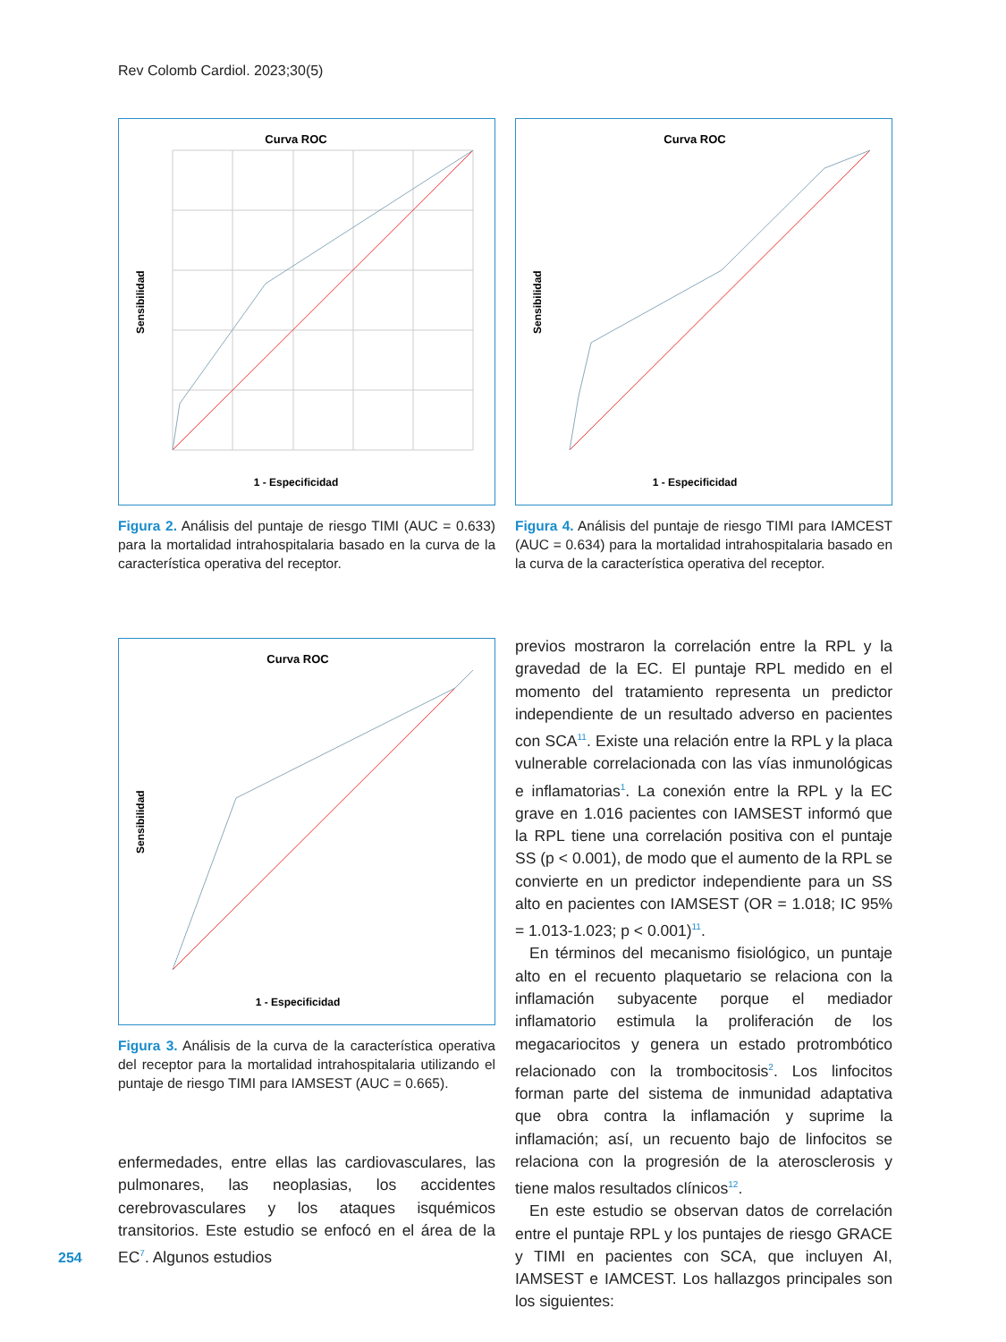Rev Colomb Cardiol. 2023;30(5)
Curva ROC
Sensibilidad
1 - Especificidad
Figura 2. Análisis del puntaje de riesgo TIMI (AUC = 0.633) para la mortalidad intrahospitalaria basado en la curva de la característica operativa del receptor.
Curva ROC
Sensibilidad
1 - Especificidad
Figura 4. Análisis del puntaje de riesgo TIMI para IAMCEST (AUC = 0.634) para la mortalidad intrahospitalaria basado en la curva de la característica operativa del receptor.
Curva ROC
Sensibilidad
1 - Especificidad
Figura 3. Análisis de la curva de la característica operativa del receptor para la mortalidad intrahospitalaria utilizando el puntaje de riesgo TIMI para IAMSEST (AUC = 0.665).
enfermedades, entre ellas las cardiovasculares, las pulmonares, las neoplasias, los accidentes cerebrovasculares y los ataques isquémicos transitorios. Este estudio se enfocó en el área de la EC<sup>7</sup>. Algunos estudios
previos mostraron la correlación entre la RPL y la gravedad de la EC. El puntaje RPL medido en el momento del tratamiento representa un predictor independiente de un resultado adverso en pacientes con SCA<sup>11</sup>. Existe una relación entre la RPL y la placa vulnerable correlacionada con las vías inmunológicas e inflamatorias<sup>1</sup>. La conexión entre la RPL y la EC grave en 1.016 pacientes con IAMSEST informó que la RPL tiene una correlación positiva con el puntaje SS (p < 0.001), de modo que el aumento de la RPL se convierte en un predictor independiente para un SS alto en pacientes con IAMSEST (OR = 1.018; IC 95% = 1.013-1.023; p < 0.001)<sup>11</sup>.
En términos del mecanismo fisiológico, un puntaje alto en el recuento plaquetario se relaciona con la inflamación subyacente porque el mediador inflamatorio estimula la proliferación de los megacariocitos y genera un estado protrombótico relacionado con la trombocitosis<sup>2</sup>. Los linfocitos forman parte del sistema de inmunidad adaptativa que obra contra la inflamación y suprime la inflamación; así, un recuento bajo de linfocitos se relaciona con la progresión de la aterosclerosis y tiene malos resultados clínicos<sup>12</sup>.
En este estudio se observan datos de correlación entre el puntaje RPL y los puntajes de riesgo GRACE y TIMI en pacientes con SCA, que incluyen AI, IAMSEST e IAMCEST. Los hallazgos principales son los siguientes:
254